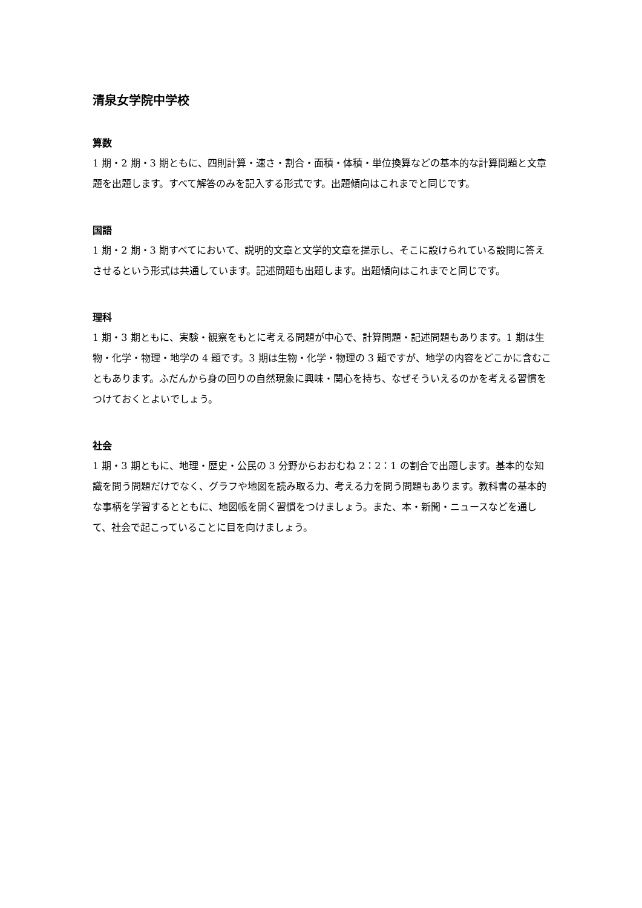清泉女学院中学校
算数
1 期・2 期・3 期ともに、四則計算・速さ・割合・面積・体積・単位換算などの基本的な計算問題と文章題を出題します。すべて解答のみを記入する形式です。出題傾向はこれまでと同じです。
国語
1 期・2 期・3 期すべてにおいて、説明的文章と文学的文章を提示し、そこに設けられている設問に答えさせるという形式は共通しています。記述問題も出題します。出題傾向はこれまでと同じです。
理科
1 期・3 期ともに、実験・観察をもとに考える問題が中心で、計算問題・記述問題もあります。1 期は生物・化学・物理・地学の 4 題です。3 期は生物・化学・物理の 3 題ですが、地学の内容をどこかに含むこともあります。ふだんから身の回りの自然現象に興味・関心を持ち、なぜそういえるのかを考える習慣をつけておくとよいでしょう。
社会
1 期・3 期ともに、地理・歴史・公民の 3 分野からおおむね 2：2：1 の割合で出題します。基本的な知識を問う問題だけでなく、グラフや地図を読み取る力、考える力を問う問題もあります。教科書の基本的な事柄を学習するとともに、地図帳を開く習慣をつけましょう。また、本・新聞・ニュースなどを通して、社会で起こっていることに目を向けましょう。